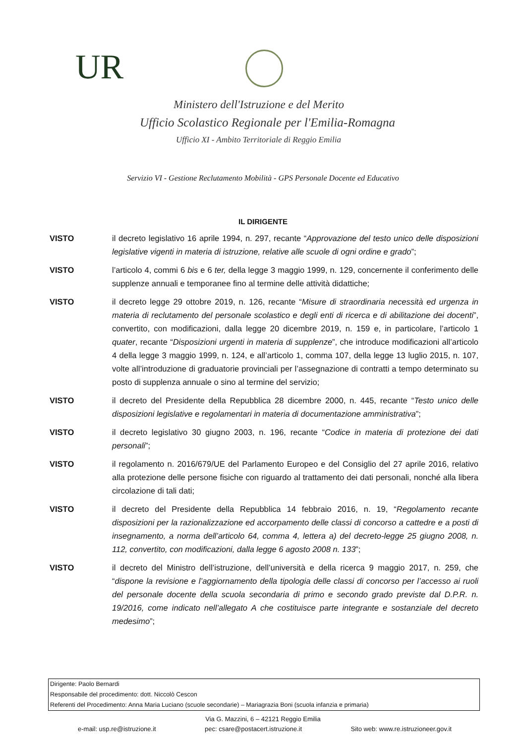UR
Ministero dell'Istruzione e del Merito
Ufficio Scolastico Regionale per l'Emilia-Romagna
Ufficio XI - Ambito Territoriale di Reggio Emilia
Servizio VI - Gestione Reclutamento Mobilità - GPS Personale Docente ed Educativo
IL DIRIGENTE
VISTO il decreto legislativo 16 aprile 1994, n. 297, recante “Approvazione del testo unico delle disposizioni legislative vigenti in materia di istruzione, relative alle scuole di ogni ordine e grado”;
VISTO l’articolo 4, commi 6 bis e 6 ter, della legge 3 maggio 1999, n. 129, concernente il conferimento delle supplenze annuali e temporanee fino al termine delle attività didattiche;
VISTO il decreto legge 29 ottobre 2019, n. 126, recante “Misure di straordinaria necessità ed urgenza in materia di reclutamento del personale scolastico e degli enti di ricerca e di abilitazione dei docenti”, convertito, con modificazioni, dalla legge 20 dicembre 2019, n. 159 e, in particolare, l’articolo 1 quater, recante “Disposizioni urgenti in materia di supplenze”, che introduce modificazioni all’articolo 4 della legge 3 maggio 1999, n. 124, e all’articolo 1, comma 107, della legge 13 luglio 2015, n. 107, volte all’introduzione di graduatorie provinciali per l’assegnazione di contratti a tempo determinato su posto di supplenza annuale o sino al termine del servizio;
VISTO il decreto del Presidente della Repubblica 28 dicembre 2000, n. 445, recante “Testo unico delle disposizioni legislative e regolamentari in materia di documentazione amministrativa”;
VISTO il decreto legislativo 30 giugno 2003, n. 196, recante “Codice in materia di protezione dei dati personali”;
VISTO il regolamento n. 2016/679/UE del Parlamento Europeo e del Consiglio del 27 aprile 2016, relativo alla protezione delle persone fisiche con riguardo al trattamento dei dati personali, nonché alla libera circolazione di tali dati;
VISTO il decreto del Presidente della Repubblica 14 febbraio 2016, n. 19, “Regolamento recante disposizioni per la razionalizzazione ed accorpamento delle classi di concorso a cattedre e a posti di insegnamento, a norma dell’articolo 64, comma 4, lettera a) del decreto-legge 25 giugno 2008, n. 112, convertito, con modificazioni, dalla legge 6 agosto 2008 n. 133”;
VISTO il decreto del Ministro dell’istruzione, dell’università e della ricerca 9 maggio 2017, n. 259, che “dispone la revisione e l’aggiornamento della tipologia delle classi di concorso per l’accesso ai ruoli del personale docente della scuola secondaria di primo e secondo grado previste dal D.P.R. n. 19/2016, come indicato nell’allegato A che costituisce parte integrante e sostanziale del decreto medesimo”;
Dirigente: Paolo Bernardi
Responsabile del procedimento: dott. Niccolò Cescon
Referenti del Procedimento: Anna Maria Luciano (scuole secondarie) – Mariagrazia Boni (scuola infanzia e primaria)
Via G. Mazzini, 6 – 42121 Reggio Emilia
e-mail: usp.re@istruzione.it pec: csare@postacert.istruzione.it Sito web: www.re.istruzioneer.gov.it